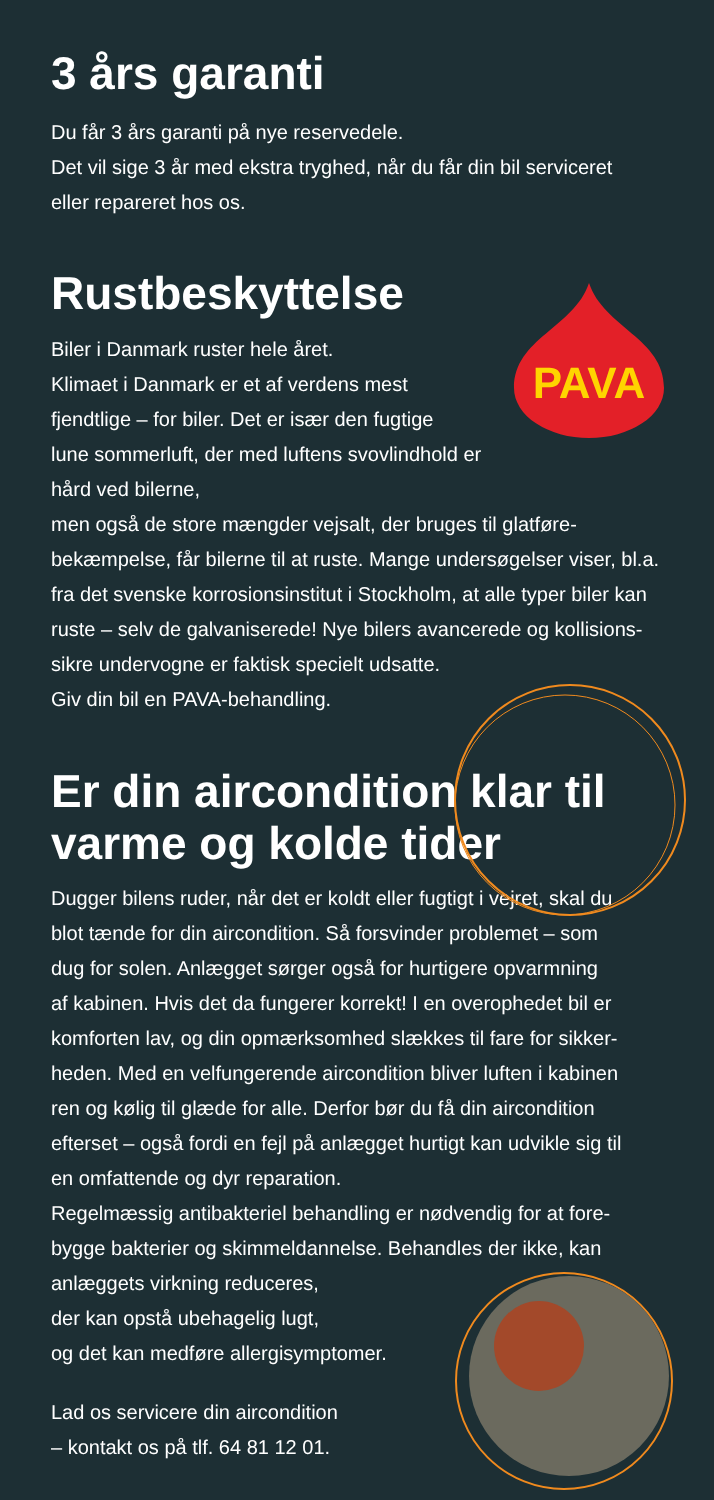3 års garanti
Du får 3 års garanti på nye reservedele.
Det vil sige 3 år med ekstra tryghed, når du får din bil serviceret
eller repareret hos os.
Rustbeskyttelse
PAVA
Biler i Danmark ruster hele året.
Klimaet i Danmark er et af verdens mest
fjendtlige – for biler. Det er især den fugtige
lune sommerluft, der med luftens svovlindhold er hård ved bilerne,
men også de store mængder vejsalt, der bruges til glatføre-
bekæmpelse, får bilerne til at ruste. Mange undersøgelser viser, bl.a.
fra det svenske korrosionsinstitut i Stockholm, at alle typer biler kan
ruste – selv de galvaniserede! Nye bilers avancerede og kollisions-
sikre undervogne er faktisk specielt udsatte.
Giv din bil en PAVA-behandling.
Er din aircondition klar til
varme og kolde tider
Dugger bilens ruder, når det er koldt eller fugtigt i vejret, skal du
blot tænde for din aircondition. Så forsvinder problemet – som
dug for solen. Anlægget sørger også for hurtigere opvarmning
af kabinen. Hvis det da fungerer korrekt! I en overophedet bil er
komforten lav, og din opmærksomhed slækkes til fare for sikker-
heden. Med en velfungerende aircondition bliver luften i kabinen
ren og kølig til glæde for alle. Derfor bør du få din aircondition
efterset – også fordi en fejl på anlægget hurtigt kan udvikle sig til
en omfattende og dyr reparation.
Regelmæssig antibakteriel behandling er nødvendig for at fore-
bygge bakterier og skimmeldannelse. Behandles der ikke, kan
anlæggets virkning reduceres,
der kan opstå ubehagelig lugt,
og det kan medføre allergisymptomer.
Lad os servicere din aircondition
– kontakt os på tlf. 64 81 12 01.